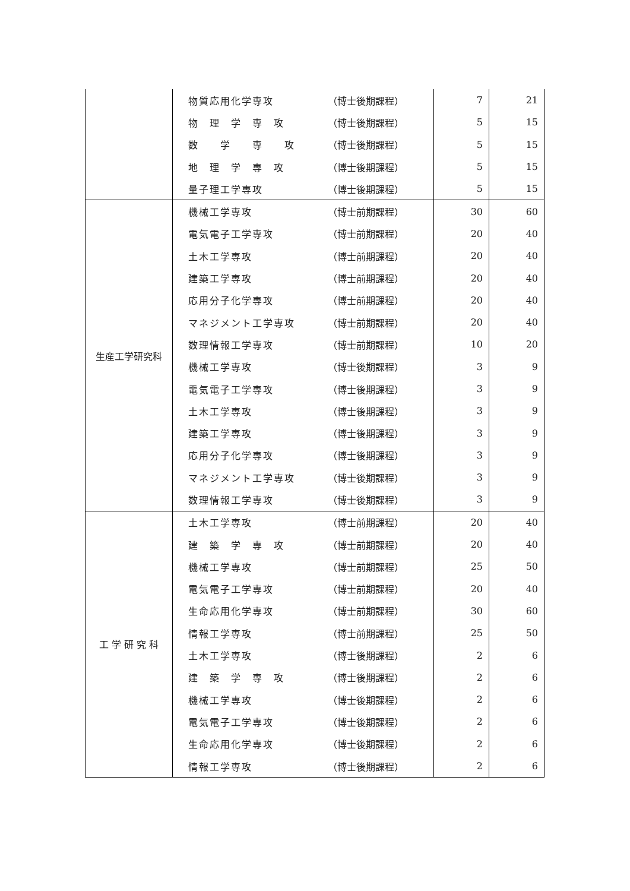| | 物質応用化学専攻 | （博士後期課程） | 7 | 21 |
| | 物 理 学 専 攻 | （博士後期課程） | 5 | 15 |
| | 数 学 専 攻 | （博士後期課程） | 5 | 15 |
| | 地 理 学 専 攻 | （博士後期課程） | 5 | 15 |
| | 量子理工学専攻 | （博士後期課程） | 5 | 15 |
| 生産工学研究科 | 機械工学専攻 | （博士前期課程） | 30 | 60 |
| | 電気電子工学専攻 | （博士前期課程） | 20 | 40 |
| | 土木工学専攻 | （博士前期課程） | 20 | 40 |
| | 建築工学専攻 | （博士前期課程） | 20 | 40 |
| | 応用分子化学専攻 | （博士前期課程） | 20 | 40 |
| | マネジメント工学専攻 | （博士前期課程） | 20 | 40 |
| | 数理情報工学専攻 | （博士前期課程） | 10 | 20 |
| | 機械工学専攻 | （博士後期課程） | 3 | 9 |
| | 電気電子工学専攻 | （博士後期課程） | 3 | 9 |
| | 土木工学専攻 | （博士後期課程） | 3 | 9 |
| | 建築工学専攻 | （博士後期課程） | 3 | 9 |
| | 応用分子化学専攻 | （博士後期課程） | 3 | 9 |
| | マネジメント工学専攻 | （博士後期課程） | 3 | 9 |
| | 数理情報工学専攻 | （博士後期課程） | 3 | 9 |
| 工 学 研 究 科 | 土木工学専攻 | （博士前期課程） | 20 | 40 |
| | 建 築 学 専 攻 | （博士前期課程） | 20 | 40 |
| | 機械工学専攻 | （博士前期課程） | 25 | 50 |
| | 電気電子工学専攻 | （博士前期課程） | 20 | 40 |
| | 生命応用化学専攻 | （博士前期課程） | 30 | 60 |
| | 情報工学専攻 | （博士前期課程） | 25 | 50 |
| | 土木工学専攻 | （博士後期課程） | 2 | 6 |
| | 建 築 学 専 攻 | （博士後期課程） | 2 | 6 |
| | 機械工学専攻 | （博士後期課程） | 2 | 6 |
| | 電気電子工学専攻 | （博士後期課程） | 2 | 6 |
| | 生命応用化学専攻 | （博士後期課程） | 2 | 6 |
| | 情報工学専攻 | （博士後期課程） | 2 | 6 |